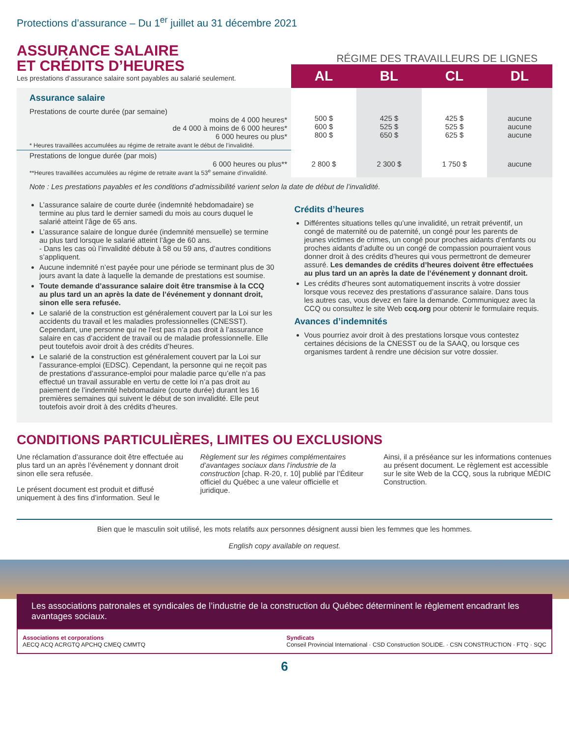Protections d’assurance – Du 1<sup>er</sup> juillet au 31 décembre 2021
ASSURANCE SALAIRE
ET CRÉDITS D’HEURES
Les prestations d’assurance salaire sont payables au salarié seulement.
RÉGIME DES TRAVAILLEURS DE LIGNES
| | AL | BL | CL | DL |
| Assurance salaire Prestations de courte durée (par semaine) moins de 4 000 heures* de 4 000 à moins de 6 000 heures* 6 000 heures ou plus* * Heures travaillées accumulées au régime de retraite avant le début de l’invalidité. | 500 $ 600 $ 800 $ | 425 $ 525 $ 650 $ | 425 $ 525 $ 625 $ | aucune aucune aucune |
| Prestations de longue durée (par mois) 6 000 heures ou plus** **Heures travaillées accumulées au régime de retraite avant la 53<sup>e</sup> semaine d’invalidité. | 2 800 $ | 2 300 $ | 1 750 $ | aucune |
Note : Les prestations payables et les conditions d’admissibilité varient selon la date de début de l’invalidité.
L’assurance salaire de courte durée (indemnité hebdomadaire) se termine au plus tard le dernier samedi du mois au cours duquel le salarié atteint l’âge de 65 ans.
L’assurance salaire de longue durée (indemnité mensuelle) se termine au plus tard lorsque le salarié atteint l’âge de 60 ans.
- Dans les cas où l’invalidité débute à 58 ou 59 ans, d’autres conditions s’appliquent.
Aucune indemnité n’est payée pour une période se terminant plus de 30 jours avant la date à laquelle la demande de prestations est soumise.
Toute demande d’assurance salaire doit être transmise à la CCQ au plus tard un an après la date de l’événement y donnant droit, sinon elle sera refusée.
Le salarié de la construction est généralement couvert par la Loi sur les accidents du travail et les maladies professionnelles (CNESST). Cependant, une personne qui ne l’est pas n’a pas droit à l’assurance salaire en cas d’accident de travail ou de maladie professionnelle. Elle peut toutefois avoir droit à des crédits d’heures.
Le salarié de la construction est généralement couvert par la Loi sur l’assurance-emploi (EDSC). Cependant, la personne qui ne reçoit pas de prestations d’assurance-emploi pour maladie parce qu’elle n’a pas effectué un travail assurable en vertu de cette loi n’a pas droit au paiement de l’indemnité hebdomadaire (courte durée) durant les 16 premières semaines qui suivent le début de son invalidité. Elle peut toutefois avoir droit à des crédits d’heures.
Crédits d’heures
Différentes situations telles qu’une invalidité, un retrait préventif, un congé de maternité ou de paternité, un congé pour les parents de jeunes victimes de crimes, un congé pour proches aidants d’enfants ou proches aidants d’adulte ou un congé de compassion pourraient vous donner droit à des crédits d’heures qui vous permettront de demeurer assuré. Les demandes de crédits d’heures doivent être effectuées au plus tard un an après la date de l’événement y donnant droit.
Les crédits d’heures sont automatiquement inscrits à votre dossier lorsque vous recevez des prestations d’assurance salaire. Dans tous les autres cas, vous devez en faire la demande. Communiquez avec la CCQ ou consultez le site Web ccq.org pour obtenir le formulaire requis.
Avances d’indemnités
Vous pourriez avoir droit à des prestations lorsque vous contestez certaines décisions de la CNESST ou de la SAAQ, ou lorsque ces organismes tardent à rendre une décision sur votre dossier.
CONDITIONS PARTICULIÈRES, LIMITES OU EXCLUSIONS
Une réclamation d’assurance doit être effectuée au plus tard un an après l’événement y donnant droit sinon elle sera refusée.
Le présent document est produit et diffusé uniquement à des fins d’information. Seul le
Règlement sur les régimes complémentaires d’avantages sociaux dans l’industrie de la construction [chap. R-20, r. 10] publié par l’Éditeur officiel du Québec a une valeur officielle et juridique.
Ainsi, il a préséance sur les informations contenues au présent document. Le règlement est accessible sur le site Web de la CCQ, sous la rubrique MÉDIC Construction.
Bien que le masculin soit utilisé, les mots relatifs aux personnes désignent aussi bien les femmes que les hommes.
English copy available on request.
Les associations patronales et syndicales de l’industrie de la construction du Québec déterminent le règlement encadrant les avantages sociaux.
Associations et corporations
AECQ ACQ ACRGTQ APCHQ CMEQ CMMTQ
Syndicats
Conseil Provincial International · CSD Construction SOLIDE. · CSN CONSTRUCTION · FTQ · SQC
6